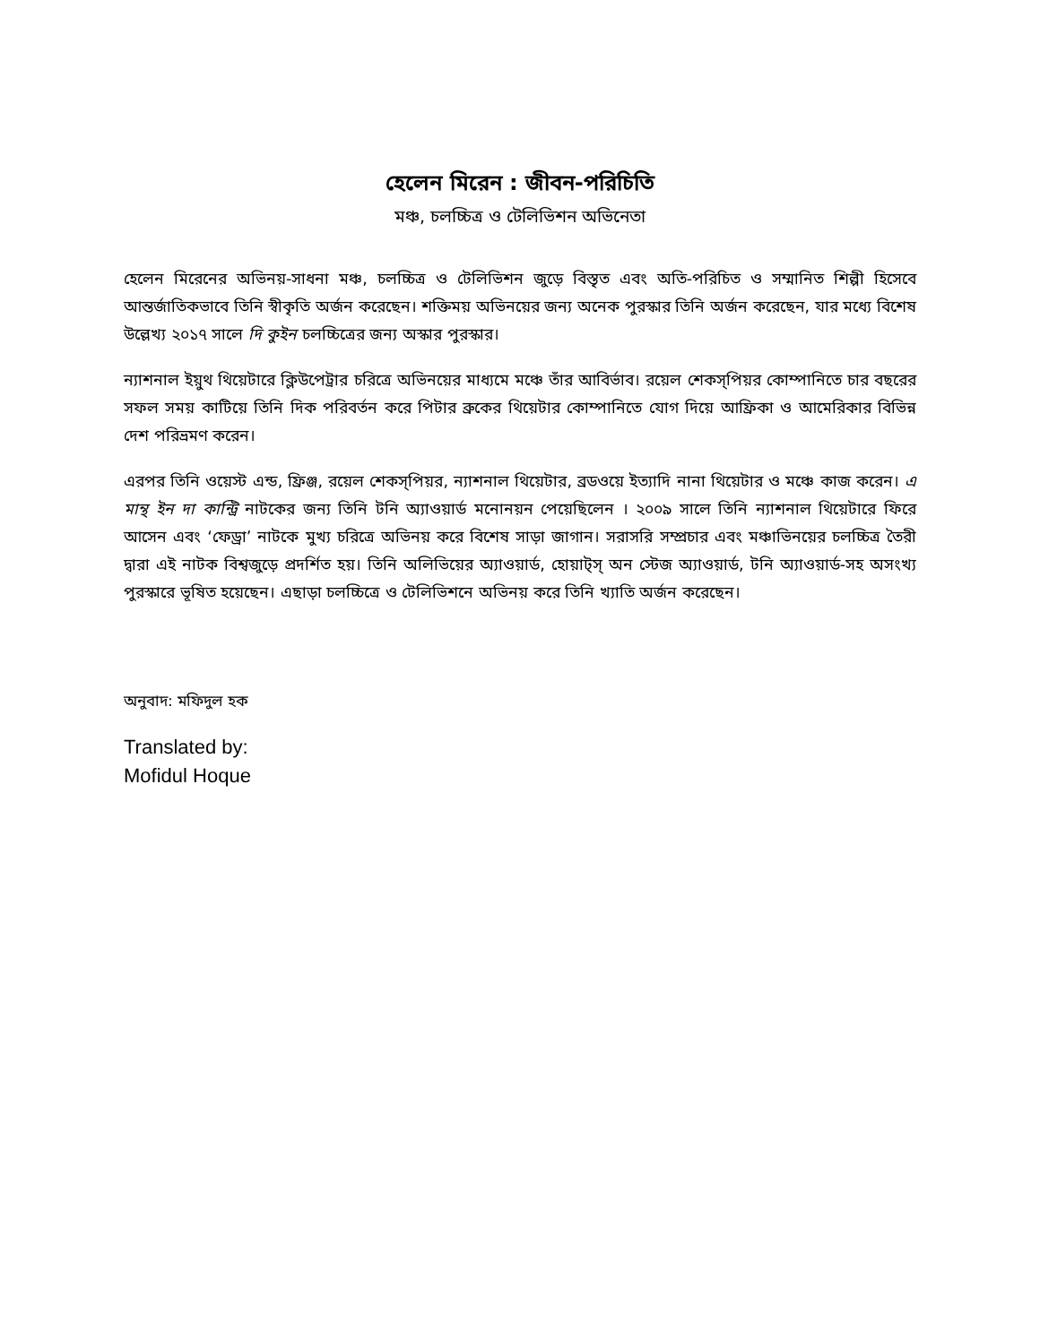হেলেন মিরেন : জীবন-পরিচিতি
মঞ্চ, চলচ্চিত্র ও টেলিভিশন অভিনেতা
হেলেন মিরেনের অভিনয়-সাধনা মঞ্চ, চলচ্চিত্র ও টেলিভিশন জুড়ে বিস্তৃত এবং অতি-পরিচিত ও সম্মানিত শিল্পী হিসেবে আন্তর্জাতিকভাবে তিনি স্বীকৃতি অর্জন করেছেন। শক্তিময় অভিনয়ের জন্য অনেক পুরস্কার তিনি অর্জন করেছেন, যার মধ্যে বিশেষ উল্লেখ্য ২০১৭ সালে দি কুইন চলচ্চিত্রের জন্য অস্কার পুরস্কার।
ন্যাশনাল ইয়ুথ থিয়েটারে ক্লিউপেট্রার চরিত্রে অভিনয়ের মাধ্যমে মঞ্চে তাঁর আবির্ভাব। রয়েল শেকস্‌পিয়র কোম্পানিতে চার বছরের সফল সময় কাটিয়ে তিনি দিক পরিবর্তন করে পিটার ব্রুকের থিয়েটার কোম্পানিতে যোগ দিয়ে আফ্রিকা ও আমেরিকার বিভিন্ন দেশ পরিভ্রমণ করেন।
এরপর তিনি ওয়েস্ট এন্ড, ফ্রিঞ্জ, রয়েল শেকস্‌পিয়র, ন্যাশনাল থিয়েটার, ব্রডওয়ে ইত্যাদি নানা থিয়েটার ও মঞ্চে কাজ করেন। এ মান্থ ইন দা কান্ট্রি নাটকের জন্য তিনি টনি অ্যাওয়ার্ড মনোনয়ন পেয়েছিলেন । ২০০৯ সালে তিনি ন্যাশনাল থিয়েটারে ফিরে আসেন এবং ‘ফেড্রা’ নাটকে মুখ্য চরিত্রে অভিনয় করে বিশেষ সাড়া জাগান। সরাসরি সম্প্রচার এবং মঞ্চাভিনয়ের চলচ্চিত্র তৈরী দ্বারা এই নাটক বিশ্বজুড়ে প্রদর্শিত হয়। তিনি অলিভিয়ের অ্যাওয়ার্ড, হোয়াট্‌স্ অন স্টেজ অ্যাওয়ার্ড, টনি অ্যাওয়ার্ড-সহ অসংখ্য পুরস্কারে ভূষিত হয়েছেন। এছাড়া চলচ্চিত্রে ও টেলিভিশনে অভিনয় করে তিনি খ্যাতি অর্জন করেছেন।
অনুবাদ: মফিদুল হক
Translated by:
Mofidul Hoque